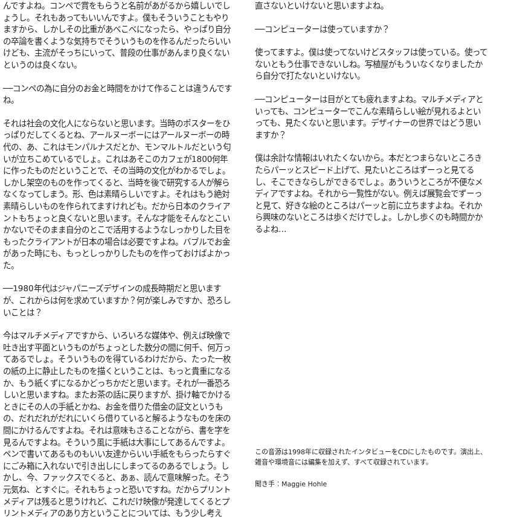んですよね。コンペで賞をもらうと名前があがるから嬉しいでしょうし。それもあってもいいんですよ。僕もそういうこともやりますから、しかしその比重があべこべになったら、やっぱり自分の卒論を書くような気持ちでそういうものを作るんだったらいいけども、主流がそっちにいって、普段の仕事があんまり良くないというのは良くない。
──コンペの為に自分のお金と時間をかけて作ることは違うんですね。
それは社会の文化人にならないと思います。当時のポスターをひっぱりだしてくるとね、アールヌーボーにはアールヌーボーの時代の、あ、これはモンパルナスだとか、モンマルトルだという匂いが立ちこめているでしょ。これはあそこのカフェが1800何年に作ったものだということで、その当時の文化がわかるでしょ。しかし架空のものを作ってくると、当時を後で研究する人が解らなくなってしまう。形、色は素晴らしいですよ。それはもう絶対素晴らしいものを作られてますけれども。だから日本のクライアントもちょっと良くないと思います。そんな才能をそんなとこいかないでそのまま自分のとこで活用するようなしっかりした目をもったクライアントが日本の場合は必要ですよね。バブルでお金があった時にも、もっとしっかりしたものを作っておけばよかった。
──1980年代はジャパニーズデザインの成長時期だと思いますが、これからは何を求めていますか？何が楽しみですか、恐ろしいことは？
今はマルチメディアですから、いろいろな媒体や、例えば映像で吐き出す平面というものがちょっとした数分の間に何千、何万ってあるでしょ。そういうものを得ているわけだから、たった一枚の紙の上に静止したものを描くということは、もっと貴重になるか、もう紙くずになるかどっちかだと思います。それが一番恐ろしいと思いますね。またお茶の話に戻りますが、掛け軸でかけるときにその人の手紙とかね、お金を借りた借金の証文というもの、だれだれがだれにいくら借りていると解るようなものを床の間にかけるんですよね。それは意味もさることながら、書を字を見るんですよね。そういう風に手紙は大事にしてあるんですよ。ペンで書いてあるものもいい友達からいい手紙をもらったらすぐにごみ箱に入れないで引き出しにしまってるのあるでしょう。しかし、今、ファックスでくると、あぁ、読んで意味解った。そう元気ね、とすぐに。それもちょっと恐いですね。だからプリントメディアは残ると思うけれど、これだけ映像が発達してくるとプリントメディアのあり方ということについては、もう少し考え
直さないといけないと思いますよね。
──コンピューターは使っていますか？
使ってますよ。僕は使ってないけどスタッフは使っている。使ってないともう仕事できないしね。写植屋がもういなくなりましたから自分で打たないといけない。
──コンピューターは目がとても疲れますよね。マルチメディアといっても、コンピューターでこんな素晴らしい絵が見れるよといっても、見たくないと思います。デザイナーの世界ではどう思いますか？
僕は余計な情報はいれたくないから。本だとつまらないところきたらパーッとスピード上げて、見たいところはずーっと見てるし、そこできならしができるでしょ。あういうところが不便なメディアですよね。それから一覧性がない。例えば展覧会でずーっと見て、好きな絵のところはパーッと前に立ちますよね。それから興味のないところは歩くだけでしょ。しかし歩くのも時間かかるよね…
この音源は1998年に収録されたインタビューをCDにしたものです。演出上、雑音や環境音には編集を加えず、すべて収録されています。
聞き手：Maggie Hohle